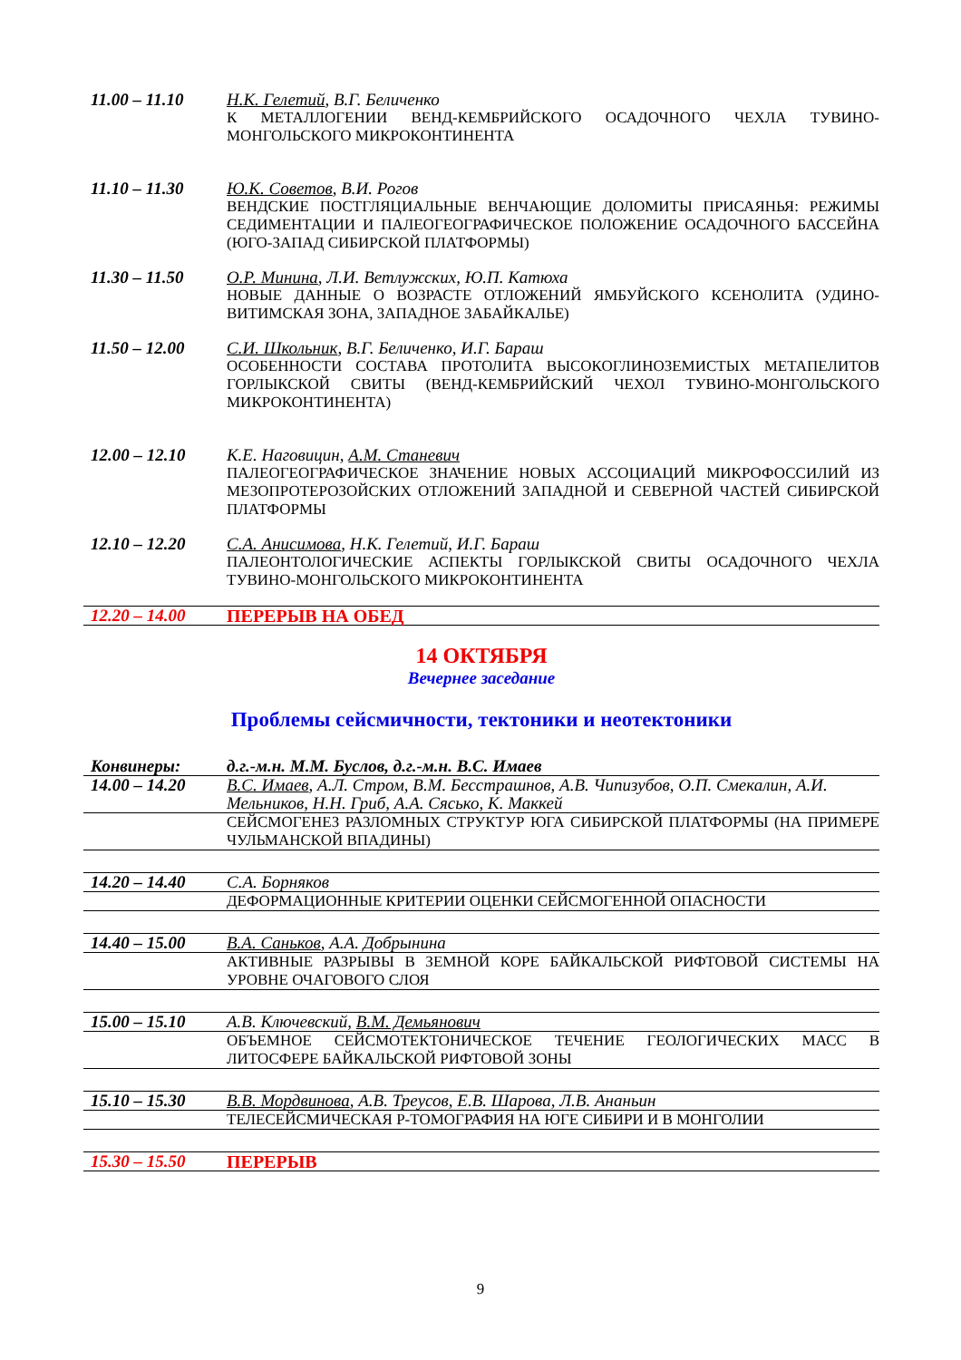| 11.00 – 11.10 | Н.К. Гелетий , В.Г. Беличенко К МЕТАЛЛОГЕНИИ ВЕНД-КЕМБРИЙСКОГО ОСАДОЧНОГО ЧЕХЛА ТУВИНО-МОНГОЛЬСКОГО МИКРОКОНТИНЕНТА |
| 11.10 – 11.30 | Ю.К. Советов , В.И. Рогов ВЕНДСКИЕ ПОСТГЛЯЦИАЛЬНЫЕ ВЕНЧАЮЩИЕ ДОЛОМИТЫ ПРИСАЯНЬЯ: РЕЖИМЫ СЕДИМЕНТАЦИИ И ПАЛЕОГЕОГРАФИЧЕСКОЕ ПОЛОЖЕНИЕ ОСАДОЧНОГО БАССЕЙНА (ЮГО-ЗАПАД СИБИРСКОЙ ПЛАТФОРМЫ) |
| 11.30 – 11.50 | О.Р. Минина , Л.И. Ветлужских, Ю.П. Катюха НОВЫЕ ДАННЫЕ О ВОЗРАСТЕ ОТЛОЖЕНИЙ ЯМБУЙСКОГО КСЕНОЛИТА (УДИНО-ВИТИМСКАЯ ЗОНА, ЗАПАДНОЕ ЗАБАЙКАЛЬЕ) |
| 11.50 – 12.00 | С.И. Школьник , В.Г. Беличенко, И.Г. Бараш ОСОБЕННОСТИ СОСТАВА ПРОТОЛИТА ВЫСОКОГЛИНОЗЕМИСТЫХ МЕТАПЕЛИТОВ ГОРЛЫКСКОЙ СВИТЫ (ВЕНД-КЕМБРИЙСКИЙ ЧЕХОЛ ТУВИНО-МОНГОЛЬСКОГО МИКРОКОНТИНЕНТА) |
| 12.00 – 12.10 | К.Е. Наговицин, А.М. Станевич ПАЛЕОГЕОГРАФИЧЕСКОЕ ЗНАЧЕНИЕ НОВЫХ АССОЦИАЦИЙ МИКРОФОССИЛИЙ ИЗ МЕЗОПРОТЕРОЗОЙСКИХ ОТЛОЖЕНИЙ ЗАПАДНОЙ И СЕВЕРНОЙ ЧАСТЕЙ СИБИРСКОЙ ПЛАТФОРМЫ |
| 12.10 – 12.20 | С.А. Анисимова , Н.К. Гелетий, И.Г. Бараш ПАЛЕОНТОЛОГИЧЕСКИЕ АСПЕКТЫ ГОРЛЫКСКОЙ СВИТЫ ОСАДОЧНОГО ЧЕХЛА ТУВИНО-МОНГОЛЬСКОГО МИКРОКОНТИНЕНТА |
| 12.20 – 14.00 | ПЕРЕРЫВ НА ОБЕД |
14 ОКТЯБРЯ
Вечернее заседание
Проблемы сейсмичности, тектоники и неотектоники
| Конвинеры: | д.г.-м.н. М.М. Буслов, д.г.-м.н. В.С. Имаев |
| 14.00 – 14.20 | В.С. Имаев , А.Л. Стром, В.М. Бесстрашнов, А.В. Чипизубов, О.П. Смекалин, А.И. Мельников, Н.Н. Гриб, А.А. Сясько, К. Маккей |
| | СЕЙСМОГЕНЕЗ РАЗЛОМНЫХ СТРУКТУР ЮГА СИБИРСКОЙ ПЛАТФОРМЫ (НА ПРИМЕРЕ ЧУЛЬМАНСКОЙ ВПАДИНЫ) |
| 14.20 – 14.40 | С.А. Борняков |
| | ДЕФОРМАЦИОННЫЕ КРИТЕРИИ ОЦЕНКИ СЕЙСМОГЕННОЙ ОПАСНОСТИ |
| 14.40 – 15.00 | В.А. Саньков , А.А. Добрынина |
| | АКТИВНЫЕ РАЗРЫВЫ В ЗЕМНОЙ КОРЕ БАЙКАЛЬСКОЙ РИФТОВОЙ СИСТЕМЫ НА УРОВНЕ ОЧАГОВОГО СЛОЯ |
| 15.00 – 15.10 | А.В. Ключевский, В.М. Демьянович |
| | ОБЪЕМНОЕ СЕЙСМОТЕКТОНИЧЕСКОЕ ТЕЧЕНИЕ ГЕОЛОГИЧЕСКИХ МАСС В ЛИТОСФЕРЕ БАЙКАЛЬСКОЙ РИФТОВОЙ ЗОНЫ |
| 15.10 – 15.30 | В.В. Мордвинова , А.В. Треусов, Е.В. Шарова, Л.В. Ананьин |
| | ТЕЛЕСЕЙСМИЧЕСКАЯ Р-ТОМОГРАФИЯ НА ЮГЕ СИБИРИ И В МОНГОЛИИ |
| 15.30 – 15.50 | ПЕРЕРЫВ |
9